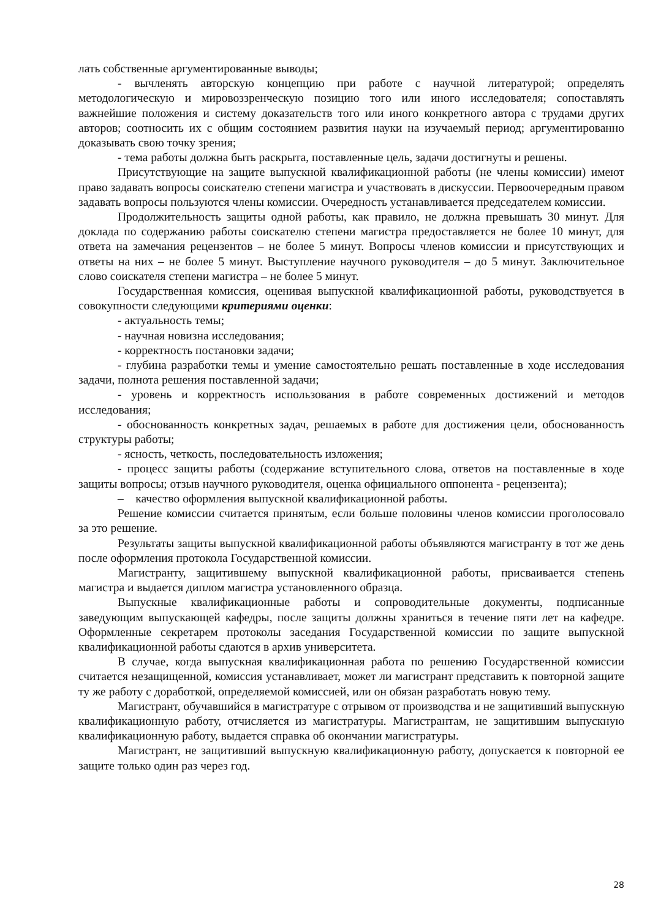лать собственные аргументированные выводы;
- вычленять авторскую концепцию при работе с научной литературой; определять методологическую и мировоззренческую позицию того или иного исследователя; сопоставлять важнейшие положения и систему доказательств того или иного конкретного автора с трудами других авторов; соотносить их с общим состоянием развития науки на изучаемый период; аргументированно доказывать свою точку зрения;
- тема работы должна быть раскрыта, поставленные цель, задачи достигнуты и решены.
Присутствующие на защите выпускной квалификационной работы (не члены комиссии) имеют право задавать вопросы соискателю степени магистра и участвовать в дискуссии. Первоочередным правом задавать вопросы пользуются члены комиссии. Очередность устанавливается председателем комиссии.
Продолжительность защиты одной работы, как правило, не должна превышать 30 минут. Для доклада по содержанию работы соискателю степени магистра предоставляется не более 10 минут, для ответа на замечания рецензентов – не более 5 минут. Вопросы членов комиссии и присутствующих и ответы на них – не более 5 минут. Выступление научного руководителя – до 5 минут. Заключительное слово соискателя степени магистра – не более 5 минут.
Государственная комиссия, оценивая выпускной квалификационной работы, руководствуется в совокупности следующими критериями оценки:
- актуальность темы;
- научная новизна исследования;
- корректность постановки задачи;
- глубина разработки темы и умение самостоятельно решать поставленные в ходе исследования задачи, полнота решения поставленной задачи;
- уровень и корректность использования в работе современных достижений и методов исследования;
- обоснованность конкретных задач, решаемых в работе для достижения цели, обоснованность структуры работы;
- ясность, четкость, последовательность изложения;
- процесс защиты работы (содержание вступительного слова, ответов на поставленные в ходе защиты вопросы; отзыв научного руководителя, оценка официального оппонента - рецензента);
– качество оформления выпускной квалификационной работы.
Решение комиссии считается принятым, если больше половины членов комиссии проголосовало за это решение.
Результаты защиты выпускной квалификационной работы объявляются магистранту в тот же день после оформления протокола Государственной комиссии.
Магистранту, защитившему выпускной квалификационной работы, присваивается степень магистра и выдается диплом магистра установленного образца.
Выпускные квалификационные работы и сопроводительные документы, подписанные заведующим выпускающей кафедры, после защиты должны храниться в течение пяти лет на кафедре. Оформленные секретарем протоколы заседания Государственной комиссии по защите выпускной квалификационной работы сдаются в архив университета.
В случае, когда выпускная квалификационная работа по решению Государственной комиссии считается незащищенной, комиссия устанавливает, может ли магистрант представить к повторной защите ту же работу с доработкой, определяемой комиссией, или он обязан разработать новую тему.
Магистрант, обучавшийся в магистратуре с отрывом от производства и не защитивший выпускную квалификационную работу, отчисляется из магистратуры. Магистрантам, не защитившим выпускную квалификационную работу, выдается справка об окончании магистратуры.
Магистрант, не защитивший выпускную квалификационную работу, допускается к повторной ее защите только один раз через год.
28